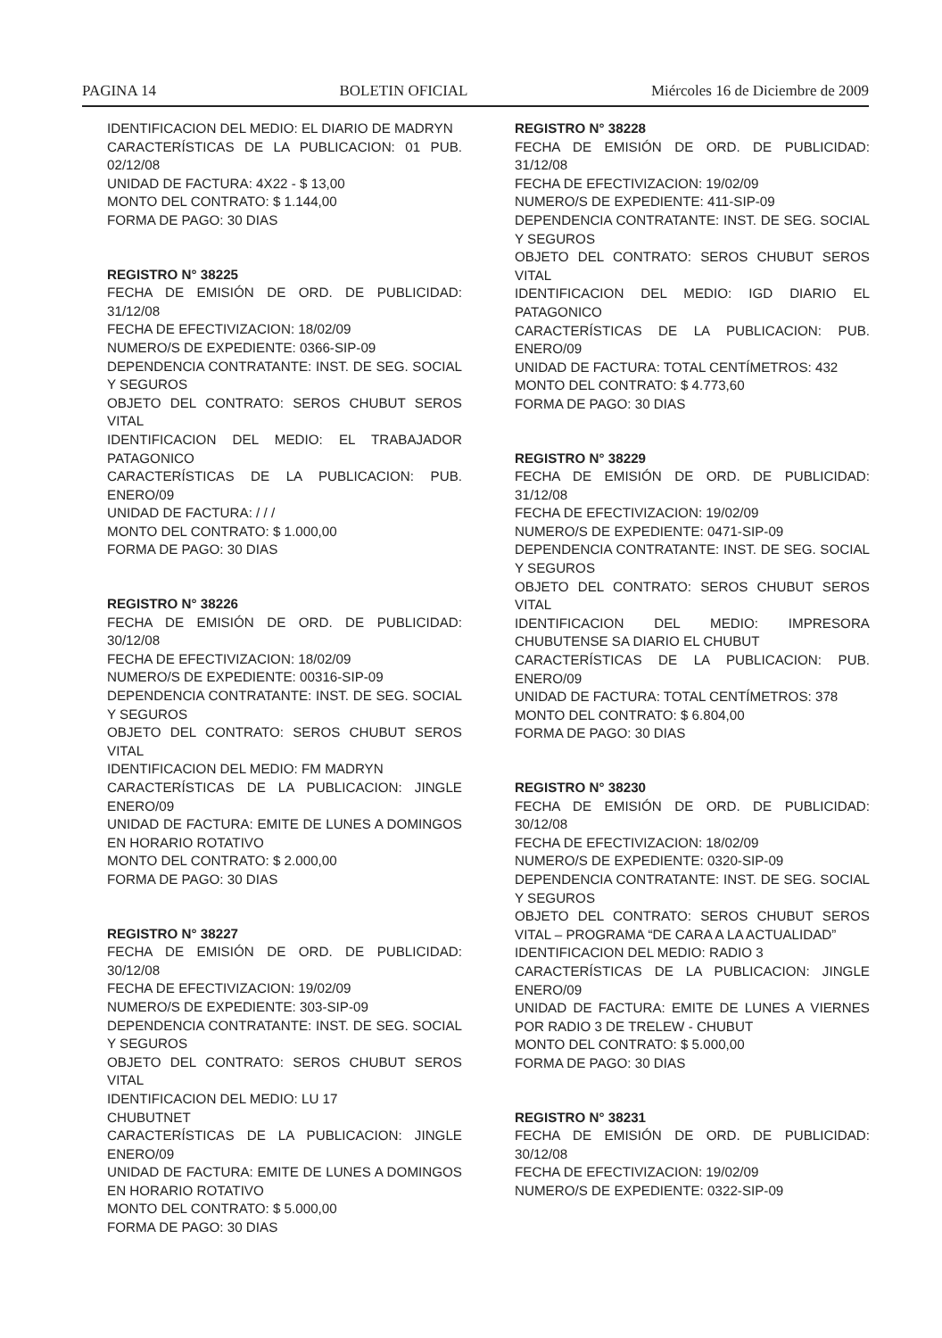PAGINA 14 BOLETIN OFICIAL Miércoles 16 de Diciembre de 2009
IDENTIFICACION DEL MEDIO: EL DIARIO DE MADRYN
CARACTERÍSTICAS DE LA PUBLICACION: 01 PUB. 02/12/08
UNIDAD DE FACTURA: 4X22 - $ 13,00
MONTO DEL CONTRATO: $ 1.144,00
FORMA DE PAGO: 30 DIAS
REGISTRO N° 38225
FECHA DE EMISIÓN DE ORD. DE PUBLICIDAD: 31/12/08
FECHA DE EFECTIVIZACION: 18/02/09
NUMERO/S DE EXPEDIENTE: 0366-SIP-09
DEPENDENCIA CONTRATANTE: INST. DE SEG. SOCIAL Y SEGUROS
OBJETO DEL CONTRATO: SEROS CHUBUT SEROS VITAL
IDENTIFICACION DEL MEDIO: EL TRABAJADOR PATAGONICO
CARACTERÍSTICAS DE LA PUBLICACION: PUB. ENERO/09
UNIDAD DE FACTURA: / / /
MONTO DEL CONTRATO: $ 1.000,00
FORMA DE PAGO: 30 DIAS
REGISTRO N° 38226
FECHA DE EMISIÓN DE ORD. DE PUBLICIDAD: 30/12/08
FECHA DE EFECTIVIZACION: 18/02/09
NUMERO/S DE EXPEDIENTE: 00316-SIP-09
DEPENDENCIA CONTRATANTE: INST. DE SEG. SOCIAL Y SEGUROS
OBJETO DEL CONTRATO: SEROS CHUBUT SEROS VITAL
IDENTIFICACION DEL MEDIO: FM MADRYN
CARACTERÍSTICAS DE LA PUBLICACION: JINGLE ENERO/09
UNIDAD DE FACTURA: EMITE DE LUNES A DOMINGOS EN HORARIO ROTATIVO
MONTO DEL CONTRATO: $ 2.000,00
FORMA DE PAGO: 30 DIAS
REGISTRO N° 38227
FECHA DE EMISIÓN DE ORD. DE PUBLICIDAD: 30/12/08
FECHA DE EFECTIVIZACION: 19/02/09
NUMERO/S DE EXPEDIENTE: 303-SIP-09
DEPENDENCIA CONTRATANTE: INST. DE SEG. SOCIAL Y SEGUROS
OBJETO DEL CONTRATO: SEROS CHUBUT SEROS VITAL
IDENTIFICACION DEL MEDIO: LU 17
CHUBUTNET
CARACTERÍSTICAS DE LA PUBLICACION: JINGLE ENERO/09
UNIDAD DE FACTURA: EMITE DE LUNES A DOMINGOS EN HORARIO ROTATIVO
MONTO DEL CONTRATO: $ 5.000,00
FORMA DE PAGO: 30 DIAS
REGISTRO N° 38228
FECHA DE EMISIÓN DE ORD. DE PUBLICIDAD: 31/12/08
FECHA DE EFECTIVIZACION: 19/02/09
NUMERO/S DE EXPEDIENTE: 411-SIP-09
DEPENDENCIA CONTRATANTE: INST. DE SEG. SOCIAL Y SEGUROS
OBJETO DEL CONTRATO: SEROS CHUBUT SEROS VITAL
IDENTIFICACION DEL MEDIO: IGD DIARIO EL PATAGONICO
CARACTERÍSTICAS DE LA PUBLICACION: PUB. ENERO/09
UNIDAD DE FACTURA: TOTAL CENTÍMETROS: 432
MONTO DEL CONTRATO: $ 4.773,60
FORMA DE PAGO: 30 DIAS
REGISTRO N° 38229
FECHA DE EMISIÓN DE ORD. DE PUBLICIDAD: 31/12/08
FECHA DE EFECTIVIZACION: 19/02/09
NUMERO/S DE EXPEDIENTE: 0471-SIP-09
DEPENDENCIA CONTRATANTE: INST. DE SEG. SOCIAL Y SEGUROS
OBJETO DEL CONTRATO: SEROS CHUBUT SEROS VITAL
IDENTIFICACION DEL MEDIO: IMPRESORA CHUBUTENSE SA DIARIO EL CHUBUT
CARACTERÍSTICAS DE LA PUBLICACION: PUB. ENERO/09
UNIDAD DE FACTURA: TOTAL CENTÍMETROS: 378
MONTO DEL CONTRATO: $ 6.804,00
FORMA DE PAGO: 30 DIAS
REGISTRO N° 38230
FECHA DE EMISIÓN DE ORD. DE PUBLICIDAD: 30/12/08
FECHA DE EFECTIVIZACION: 18/02/09
NUMERO/S DE EXPEDIENTE: 0320-SIP-09
DEPENDENCIA CONTRATANTE: INST. DE SEG. SOCIAL Y SEGUROS
OBJETO DEL CONTRATO: SEROS CHUBUT SEROS VITAL – PROGRAMA “DE CARA A LA ACTUALIDAD”
IDENTIFICACION DEL MEDIO: RADIO 3
CARACTERÍSTICAS DE LA PUBLICACION: JINGLE ENERO/09
UNIDAD DE FACTURA: EMITE DE LUNES A VIERNES POR RADIO 3 DE TRELEW - CHUBUT
MONTO DEL CONTRATO: $ 5.000,00
FORMA DE PAGO: 30 DIAS
REGISTRO N° 38231
FECHA DE EMISIÓN DE ORD. DE PUBLICIDAD: 30/12/08
FECHA DE EFECTIVIZACION: 19/02/09
NUMERO/S DE EXPEDIENTE: 0322-SIP-09